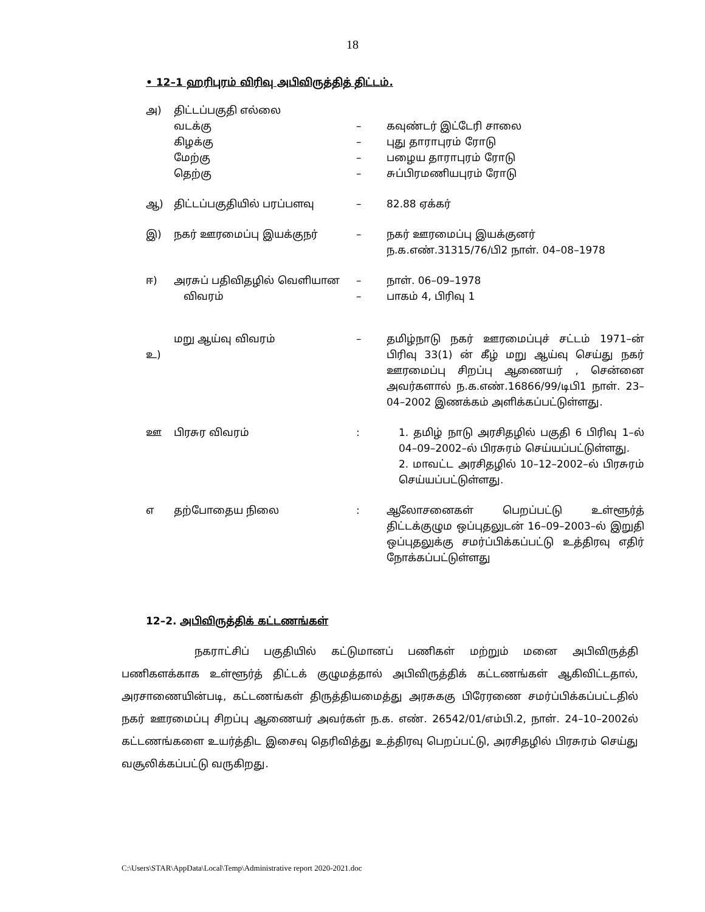18
• 12–1 ஹரிபுரம் விரிவு அபிவிருத்தித் திட்டம்.
| அ) | திட்டப்பகுதி எல்லை வடக்கு கிழக்கு மேற்கு தெற்கு | – – – – | கவுண்டர் இட்டேரி சாலை புது தாராபுரம் ரோடு பழைய தாராபுரம் ரோடு சுப்பிரமணியபுரம் ரோடு |
| ஆ) | திட்டப்பகுதியில் பரப்பளவு | – | 82.88 ஏக்கர் |
| இ) | நகர் ஊரமைப்பு இயக்குநர் | – | நகர் ஊரமைப்பு இயக்குனர் ந.க.எண்.31315/76/பி2 நாள். 04–08–1978 |
| ஈ) | அரசுப் பதிவிதழில் வெளியான விவரம் | – – | நாள். 06–09–1978 பாகம் 4, பிரிவு 1 |
| உ) | மறு ஆய்வு விவரம் | – | தமிழ்நாடு நகர் ஊரமைப்புச் சட்டம் 1971–ன் பிரிவு 33(1) ன் கீழ் மறு ஆய்வு செய்து நகர் ஊரமைப்பு சிறப்பு ஆணையர் , சென்னை அவர்களால் ந.க.எண்.16866/99/டிபி1 நாள். 23–04–2002 இணக்கம் அளிக்கப்பட்டுள்ளது. |
| ஊ | பிரசுர விவரம் | : | 1. தமிழ் நாடு அரசிதழில் பகுதி 6 பிரிவு 1–ல் 04–09–2002–ல் பிரசுரம் செய்யப்பட்டுள்ளது. 2. மாவட்ட அரசிதழில் 10–12–2002–ல் பிரசுரம் செய்யப்பட்டுள்ளது. |
| எ | தற்போதைய நிலை | : | ஆலோசனைகள் பெறப்பட்டு உள்ளூர்த் திட்டக்குழும ஒப்புதலுடன் 16–09–2003–ல் இறுதி ஒப்புதலுக்கு சமர்ப்பிக்கப்பட்டு உத்திரவு எதிர் நோக்கப்பட்டுள்ளது |
12–2. அபிவிருத்திக் கட்டணங்கள்
நகராட்சிப் பகுதியில் கட்டுமானப் பணிகள் மற்றும் மனை அபிவிருத்தி பணிகளக்காக உள்ளூர்த் திட்டக் குழுமத்தால் அபிவிருத்திக் கட்டணங்கள் ஆகிவிட்டதால், அரசாணையின்படி, கட்டணங்கள் திருத்தியமைத்து அரசுககு பிரேரணை சமர்ப்பிக்கப்பட்டதில் நகர் ஊரமைப்பு சிறப்பு ஆணையர் அவர்கள் ந.க. எண். 26542/01/எம்பி.2, நாள். 24–10–2002ல் கட்டணங்களை உயர்த்திட இசைவு தெரிவித்து உத்திரவு பெறப்பட்டு, அரசிதழில் பிரசுரம் செய்து வசூலிக்கப்பட்டு வருகிறது.
C:\Users\STAR\AppData\Local\Temp\Administrative report 2020-2021.doc